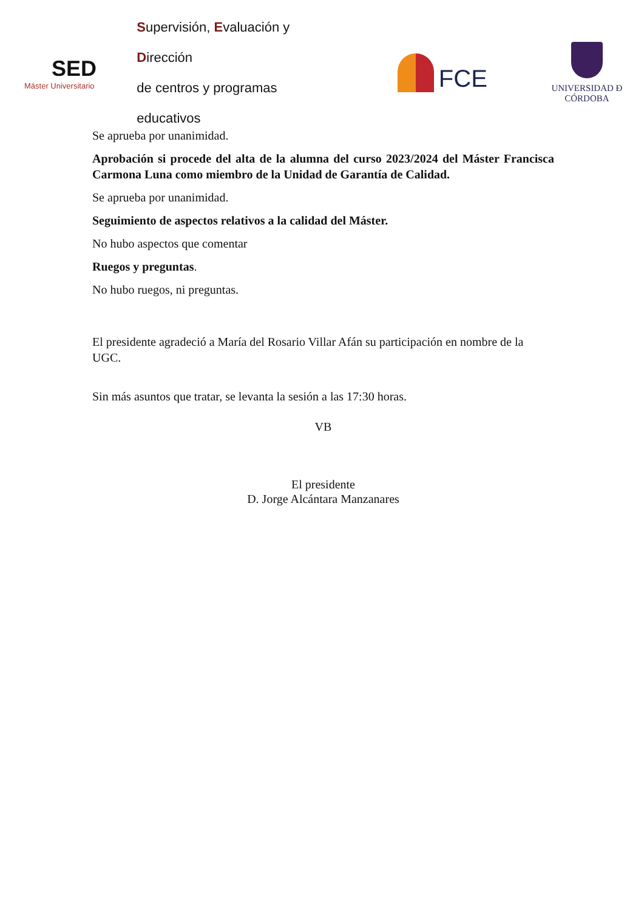SED
Máster Universitario
Supervisión, Evaluación y Dirección
de centros y programas educativos
FCE
UNIVERSIDAD Ð CÓRDOBA
Se aprueba por unanimidad.
Aprobación si procede del alta de la alumna del curso 2023/2024 del Máster Francisca Carmona Luna como miembro de la Unidad de Garantía de Calidad.
Se aprueba por unanimidad.
Seguimiento de aspectos relativos a la calidad del Máster.
No hubo aspectos que comentar
Ruegos y preguntas.
No hubo ruegos, ni preguntas.
El presidente agradeció a María del Rosario Villar Afán su participación en nombre de la UGC.
Sin más asuntos que tratar, se levanta la sesión a las 17:30 horas.
VB
El presidente
D. Jorge Alcántara Manzanares